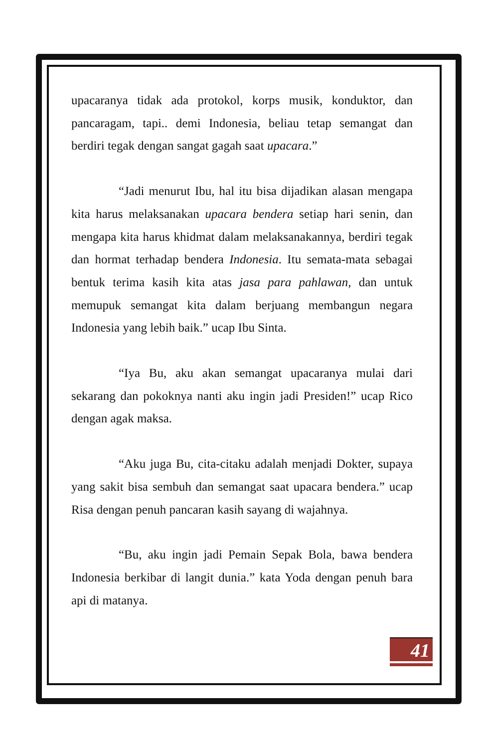upacaranya tidak ada protokol, korps musik, konduktor, dan pancaragam, tapi.. demi Indonesia, beliau tetap semangat dan berdiri tegak dengan sangat gagah saat upacara.”
“Jadi menurut Ibu, hal itu bisa dijadikan alasan mengapa kita harus melaksanakan upacara bendera setiap hari senin, dan mengapa kita harus khidmat dalam melaksanakannya, berdiri tegak dan hormat terhadap bendera Indonesia. Itu semata-mata sebagai bentuk terima kasih kita atas jasa para pahlawan, dan untuk memupuk semangat kita dalam berjuang membangun negara Indonesia yang lebih baik.” ucap Ibu Sinta.
“Iya Bu, aku akan semangat upacaranya mulai dari sekarang dan pokoknya nanti aku ingin jadi Presiden!” ucap Rico dengan agak maksa.
“Aku juga Bu, cita-citaku adalah menjadi Dokter, supaya yang sakit bisa sembuh dan semangat saat upacara bendera.” ucap Risa dengan penuh pancaran kasih sayang di wajahnya.
“Bu, aku ingin jadi Pemain Sepak Bola, bawa bendera Indonesia berkibar di langit dunia.” kata Yoda dengan penuh bara api di matanya.
41